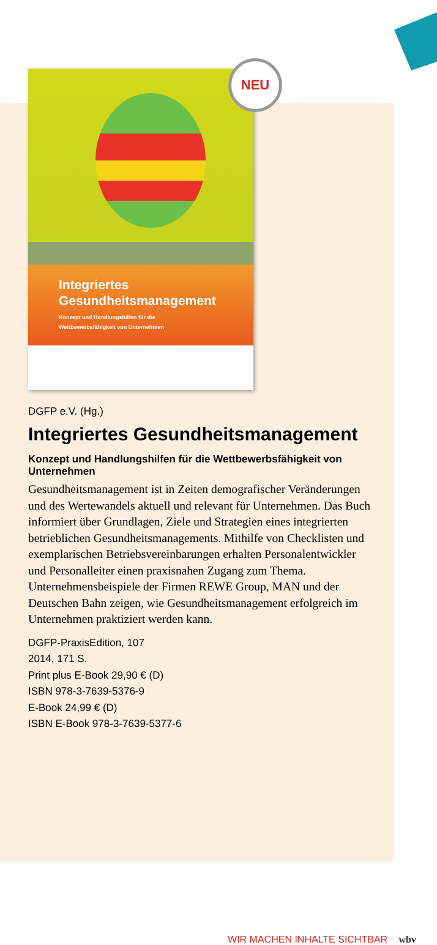NEU
Integriertes
Gesundheitsmanagement
Konzept und Handlungshilfen für die
Wettbewerbsfähigkeit von Unternehmen
DGFP e.V. (Hg.)
Integriertes Gesundheitsmanagement
Konzept und Handlungshilfen für die Wettbewerbsfähigkeit von Unternehmen
Gesundheitsmanagement ist in Zeiten demografischer Veränderungen und des Wertewandels aktuell und relevant für Unternehmen. Das Buch informiert über Grundlagen, Ziele und Strategien eines integrierten betrieblichen Gesundheitsmanagements. Mithilfe von Checklisten und exemplarischen Betriebsvereinbarungen erhalten Personalentwickler und Personalleiter einen praxisnahen Zugang zum Thema. Unternehmensbeispiele der Firmen REWE Group, MAN und der Deutschen Bahn zeigen, wie Gesundheitsmanagement erfolgreich im Unternehmen praktiziert werden kann.
DGFP-PraxisEdition, 107
2014, 171 S.
Print plus E-Book 29,90 € (D)
ISBN 978-3-7639-5376-9
E-Book 24,99 € (D)
ISBN E-Book 978-3-7639-5377-6
WIR MACHEN INHALTE SICHTBAR wbv